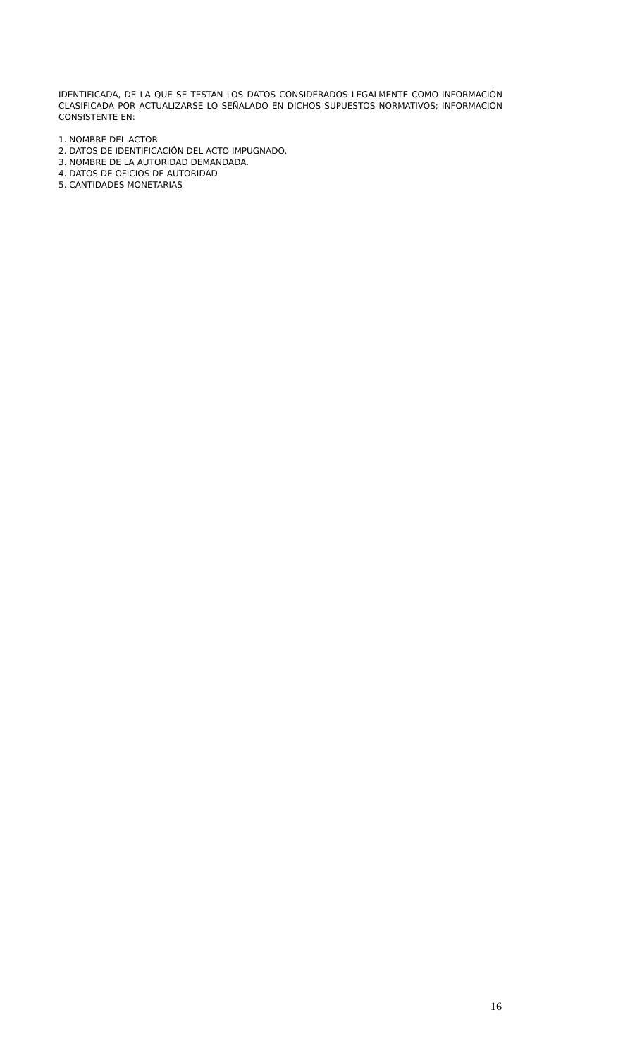IDENTIFICADA, DE LA QUE SE TESTAN LOS DATOS CONSIDERADOS LEGALMENTE COMO INFORMACIÓN CLASIFICADA POR ACTUALIZARSE LO SEÑALADO EN DICHOS SUPUESTOS NORMATIVOS; INFORMACIÓN CONSISTENTE EN:
1. NOMBRE DEL ACTOR
2. DATOS DE IDENTIFICACIÓN DEL ACTO IMPUGNADO.
3. NOMBRE DE LA AUTORIDAD DEMANDADA.
4. DATOS DE OFICIOS DE AUTORIDAD
5. CANTIDADES MONETARIAS
16